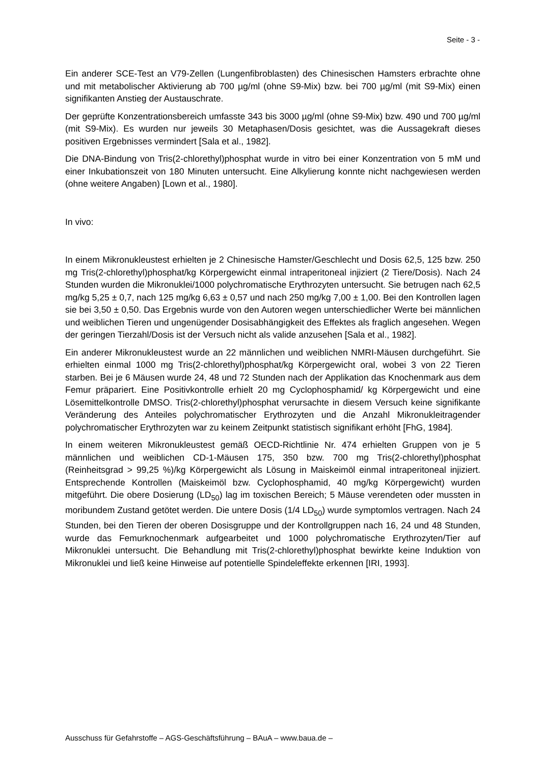Seite - 3 -
Ein anderer SCE-Test an V79-Zellen (Lungenfibroblasten) des Chinesischen Hamsters erbrachte ohne und mit metabolischer Aktivierung ab 700 µg/ml (ohne S9-Mix) bzw. bei 700 µg/ml (mit S9-Mix) einen signifikanten Anstieg der Austauschrate.
Der geprüfte Konzentrationsbereich umfasste 343 bis 3000 µg/ml (ohne S9-Mix) bzw. 490 und 700 µg/ml (mit S9-Mix). Es wurden nur jeweils 30 Metaphasen/Dosis gesichtet, was die Aussagekraft dieses positiven Ergebnisses vermindert [Sala et al., 1982].
Die DNA-Bindung von Tris(2-chlorethyl)phosphat wurde in vitro bei einer Konzentration von 5 mM und einer Inkubationszeit von 180 Minuten untersucht. Eine Alkylierung konnte nicht nachgewiesen werden (ohne weitere Angaben) [Lown et al., 1980].
In vivo:
In einem Mikronukleustest erhielten je 2 Chinesische Hamster/Geschlecht und Dosis 62,5, 125 bzw. 250 mg Tris(2-chlorethyl)phosphat/kg Körpergewicht einmal intraperitoneal injiziert (2 Tiere/Dosis). Nach 24 Stunden wurden die Mikronuklei/1000 polychromatische Erythrozyten untersucht. Sie betrugen nach 62,5 mg/kg 5,25 ± 0,7, nach 125 mg/kg 6,63 ± 0,57 und nach 250 mg/kg 7,00 ± 1,00. Bei den Kontrollen lagen sie bei 3,50 ± 0,50. Das Ergebnis wurde von den Autoren wegen unterschiedlicher Werte bei männlichen und weiblichen Tieren und ungenügender Dosisabhängigkeit des Effektes als fraglich angesehen. Wegen der geringen Tierzahl/Dosis ist der Versuch nicht als valide anzusehen [Sala et al., 1982].
Ein anderer Mikronukleustest wurde an 22 männlichen und weiblichen NMRI-Mäusen durchgeführt. Sie erhielten einmal 1000 mg Tris(2-chlorethyl)phosphat/kg Körpergewicht oral, wobei 3 von 22 Tieren starben. Bei je 6 Mäusen wurde 24, 48 und 72 Stunden nach der Applikation das Knochenmark aus dem Femur präpariert. Eine Positivkontrolle erhielt 20 mg Cyclophosphamid/ kg Körpergewicht und eine Lösemittelkontrolle DMSO. Tris(2-chlorethyl)phosphat verursachte in diesem Versuch keine signifikante Veränderung des Anteiles polychromatischer Erythrozyten und die Anzahl Mikronukleitragender polychromatischer Erythrozyten war zu keinem Zeitpunkt statistisch signifikant erhöht [FhG, 1984].
In einem weiteren Mikronukleustest gemäß OECD-Richtlinie Nr. 474 erhielten Gruppen von je 5 männlichen und weiblichen CD-1-Mäusen 175, 350 bzw. 700 mg Tris(2-chlorethyl)phosphat (Reinheitsgrad > 99,25 %)/kg Körpergewicht als Lösung in Maiskeimöl einmal intraperitoneal injiziert. Entsprechende Kontrollen (Maiskeimöl bzw. Cyclophosphamid, 40 mg/kg Körpergewicht) wurden mitgeführt. Die obere Dosierung (LD<sub>50</sub>) lag im toxischen Bereich; 5 Mäuse verendeten oder mussten in moribundem Zustand getötet werden. Die untere Dosis (1/4 LD<sub>50</sub>) wurde symptomlos vertragen. Nach 24 Stunden, bei den Tieren der oberen Dosisgruppe und der Kontrollgruppen nach 16, 24 und 48 Stunden, wurde das Femurknochenmark aufgearbeitet und 1000 polychromatische Erythrozyten/Tier auf Mikronuklei untersucht. Die Behandlung mit Tris(2-chlorethyl)phosphat bewirkte keine Induktion von Mikronuklei und ließ keine Hinweise auf potentielle Spindeleffekte erkennen [IRI, 1993].
Ausschuss für Gefahrstoffe – AGS-Geschäftsführung – BAuA – www.baua.de –